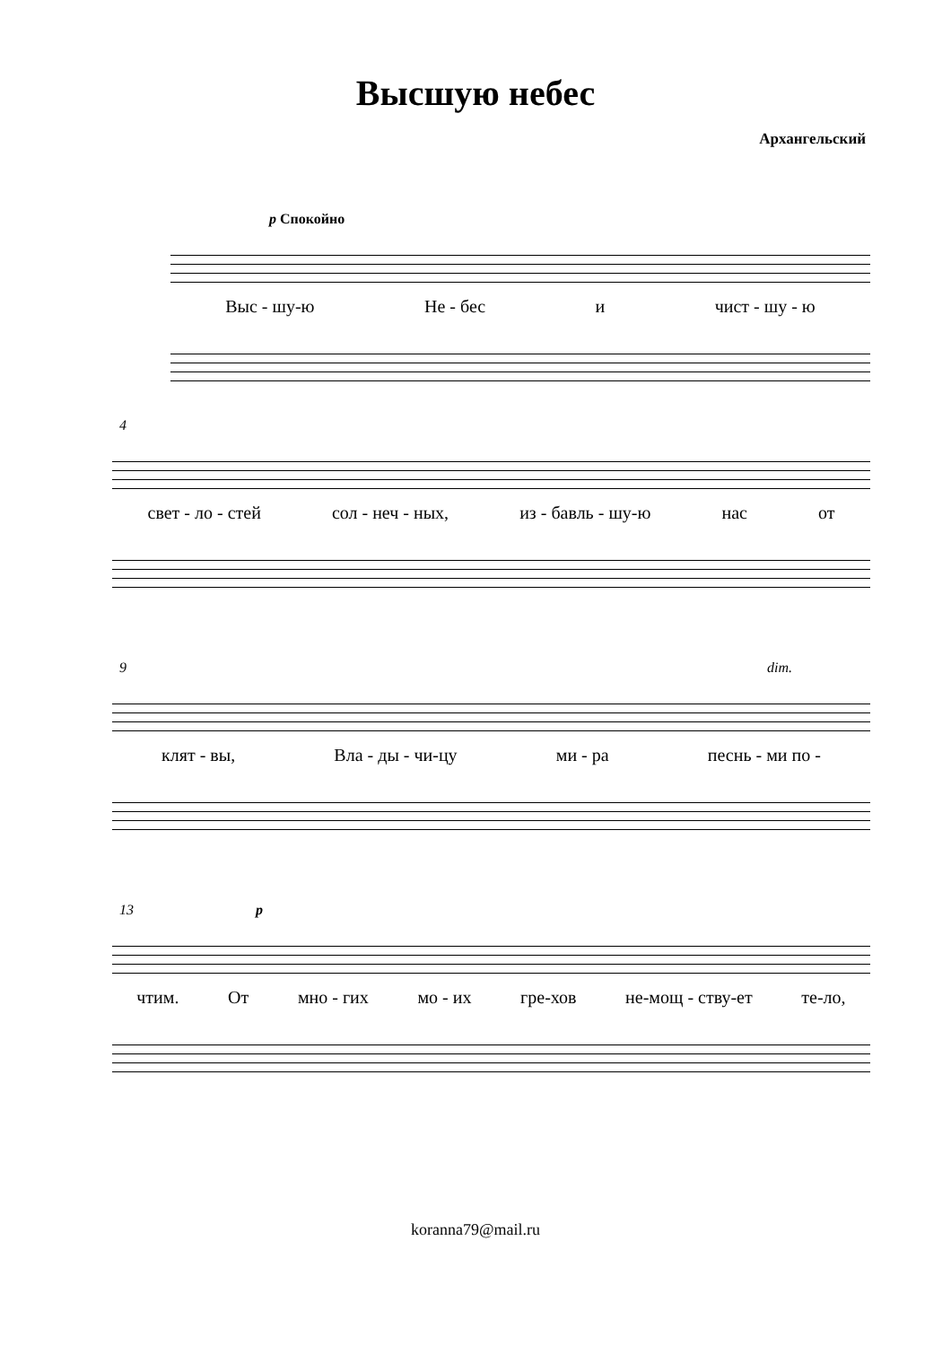Высшую небес
Архангельский
p Спокойно
Выс - шу-ю Не - бес и чист - шу - ю
4
свет - ло - стей сол - неч - ных, из - бавль - шу-ю нас от
9 dim.
клят - вы, Вла - ды - чи-цу ми - ра песнь - ми по -
13 p
чтим. От мно - гих мо - их гре-хов не-мощ - ству-ет те-ло,
koranna79@mail.ru